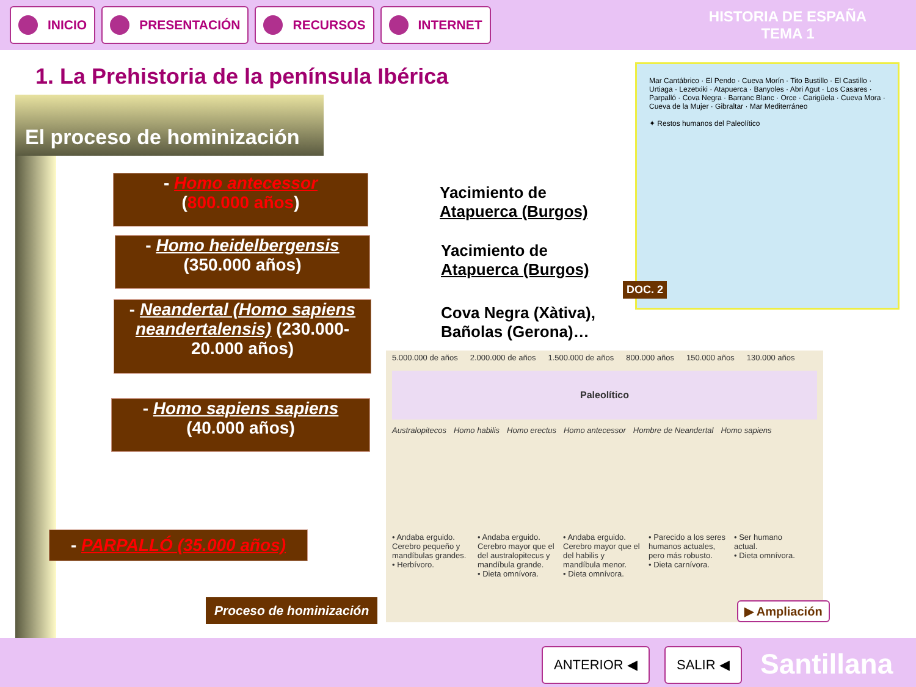INICIO PRESENTACIÓN RECURSOS INTERNET
HISTORIA DE ESPAÑA
TEMA 1
1. La Prehistoria de la península Ibérica
El proceso de hominización
- Homo antecessor
(800.000 años)
- Homo heidelbergensis
(350.000 años)
- Neandertal (Homo sapiens neandertalensis) (230.000-20.000 años)
- Homo sapiens sapiens
(40.000 años)
- PARPALLÓ (35.000 años)
Yacimiento de
Atapuerca (Burgos)
Yacimiento de
Atapuerca (Burgos)
Cova Negra (Xàtiva),
Bañolas (Gerona)…
Mar Cantábrico · El Pendo · Cueva Morín · Tito Bustillo · El Castillo · Urtiaga · Lezetxiki · Atapuerca · Banyoles · Abri Agut · Los Casares · Parpalló · Cova Negra · Barranc Blanc · Orce · Carigüela · Cueva Mora · Cueva de la Mujer · Gibraltar · Mar Mediterráneo
✦ Restos humanos del Paleolítico
DOC. 2
5.000.000 de años 2.000.000 de años 1.500.000 de años 800.000 años 150.000 años 130.000 años
Paleolítico
Australopitecos Homo habilis Homo erectus Homo antecessor Hombre de Neandertal Homo sapiens
• Andaba erguido. Cerebro pequeño y mandíbulas grandes.
• Herbívoro.
• Andaba erguido. Cerebro mayor que el del australopitecus y mandíbula grande.
• Dieta omnívora.
• Andaba erguido. Cerebro mayor que el del habilis y mandíbula menor.
• Dieta omnívora.
• Parecido a los seres humanos actuales, pero más robusto.
• Dieta carnívora.
• Ser humano actual.
• Dieta omnívora.
Proceso de hominización ▶ Ampliación
ANTERIOR ◀ SALIR ◀ Santillana